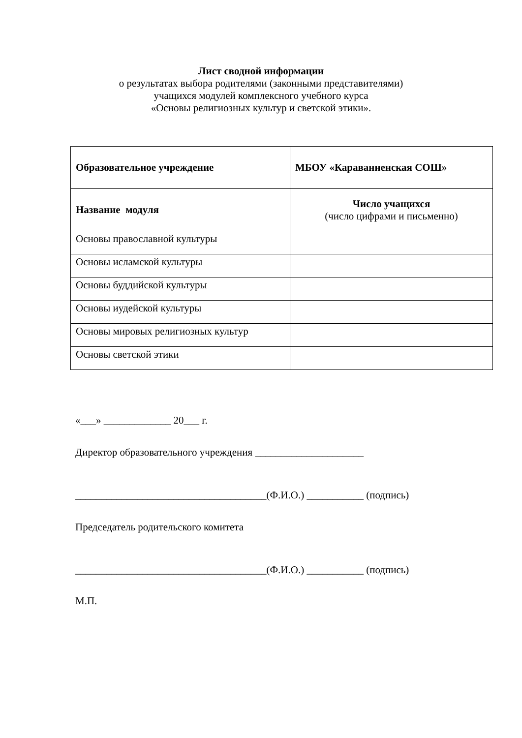Лист сводной информации
о результатах выбора родителями (законными представителями)
учащихся модулей комплексного учебного курса
«Основы религиозных культур и светской этики».
| Образовательное учреждение | МБОУ «Караванненская СОШ» |
| Название модуля | Число учащихся (число цифрами и письменно) |
| Основы православной культуры | |
| Основы исламской культуры | |
| Основы буддийской культуры | |
| Основы иудейской культуры | |
| Основы мировых религиозных культур | |
| Основы светской этики | |
«___» _____________ 20___ г.
Директор образовательного учреждения _____________________
_____________________________________(Ф.И.О.) ___________ (подпись)
Председатель родительского комитета
_____________________________________(Ф.И.О.) ___________ (подпись)
М.П.